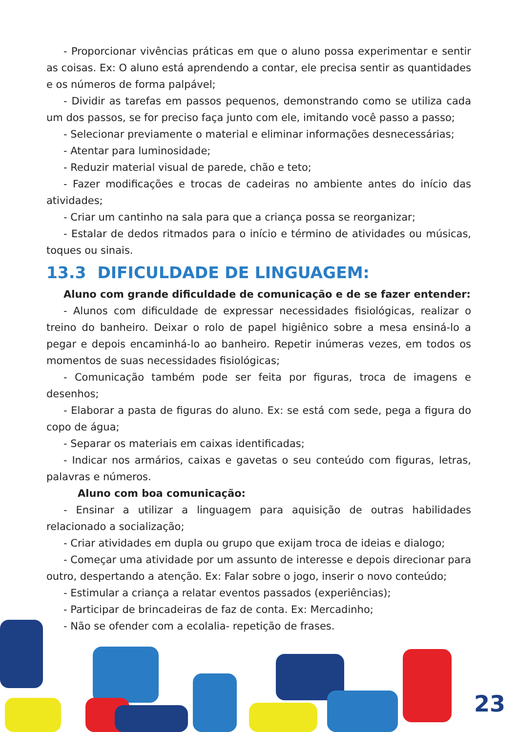- Proporcionar vivências práticas em que o aluno possa experimentar e sentir as coisas. Ex: O aluno está aprendendo a contar, ele precisa sentir as quantidades e os números de forma palpável;
- Dividir as tarefas em passos pequenos, demonstrando como se utiliza cada um dos passos, se for preciso faça junto com ele, imitando você passo a passo;
- Selecionar previamente o material e eliminar informações desnecessárias;
- Atentar para luminosidade;
- Reduzir material visual de parede, chão e teto;
- Fazer modificações e trocas de cadeiras no ambiente antes do início das atividades;
- Criar um cantinho na sala para que a criança possa se reorganizar;
- Estalar de dedos ritmados para o início e término de atividades ou músicas, toques ou sinais.
13.3 DIFICULDADE DE LINGUAGEM:
Aluno com grande dificuldade de comunicação e de se fazer entender:
- Alunos com dificuldade de expressar necessidades fisiológicas, realizar o treino do banheiro. Deixar o rolo de papel higiênico sobre a mesa ensiná-lo a pegar e depois encaminhá-lo ao banheiro. Repetir inúmeras vezes, em todos os momentos de suas necessidades fisiológicas;
- Comunicação também pode ser feita por figuras, troca de imagens e desenhos;
- Elaborar a pasta de figuras do aluno. Ex: se está com sede, pega a figura do copo de água;
- Separar os materiais em caixas identificadas;
- Indicar nos armários, caixas e gavetas o seu conteúdo com figuras, letras, palavras e números.
Aluno com boa comunicação:
- Ensinar a utilizar a linguagem para aquisição de outras habilidades relacionado a socialização;
- Criar atividades em dupla ou grupo que exijam troca de ideias e dialogo;
- Começar uma atividade por um assunto de interesse e depois direcionar para outro, despertando a atenção. Ex: Falar sobre o jogo, inserir o novo conteúdo;
- Estimular a criança a relatar eventos passados (experiências);
- Participar de brincadeiras de faz de conta. Ex: Mercadinho;
- Não se ofender com a ecolalia- repetição de frases.
23